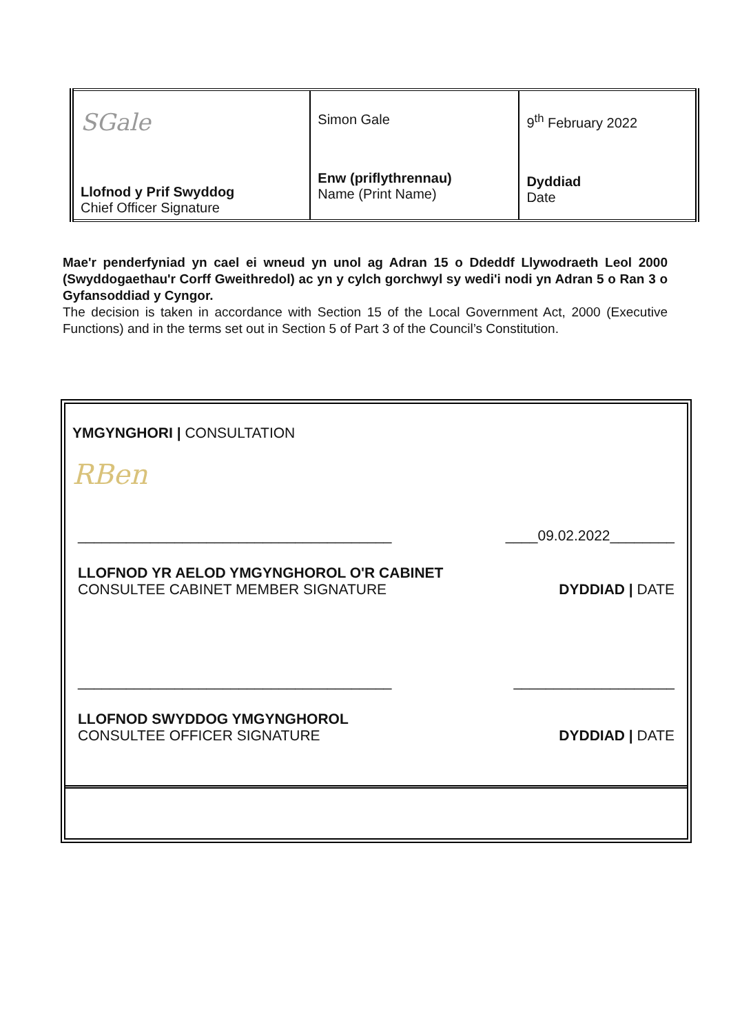| SGale Llofnod y Prif Swyddog Chief Officer Signature | Simon Gale Enw (priflythrennau) Name (Print Name) | 9<sup>th</sup> February 2022 Dyddiad Date |
Mae'r penderfyniad yn cael ei wneud yn unol ag Adran 15 o Ddeddf Llywodraeth Leol 2000 (Swyddogaethau'r Corff Gweithredol) ac yn y cylch gorchwyl sy wedi'i nodi yn Adran 5 o Ran 3 o Gyfansoddiad y Cyngor.
The decision is taken in accordance with Section 15 of the Local Government Act, 2000 (Executive Functions) and in the terms set out in Section 5 of Part 3 of the Council’s Constitution.
YMGYNGHORI | CONSULTATION
RBen
_______________________________________ ____09.02.2022________
LLOFNOD YR AELOD YMGYNGHOROL O'R CABINET
CONSULTEE CABINET MEMBER SIGNATURE DYDDIAD | DATE
_______________________________________ ____________________
LLOFNOD SWYDDOG YMGYNGHOROL
CONSULTEE OFFICER SIGNATURE DYDDIAD | DATE